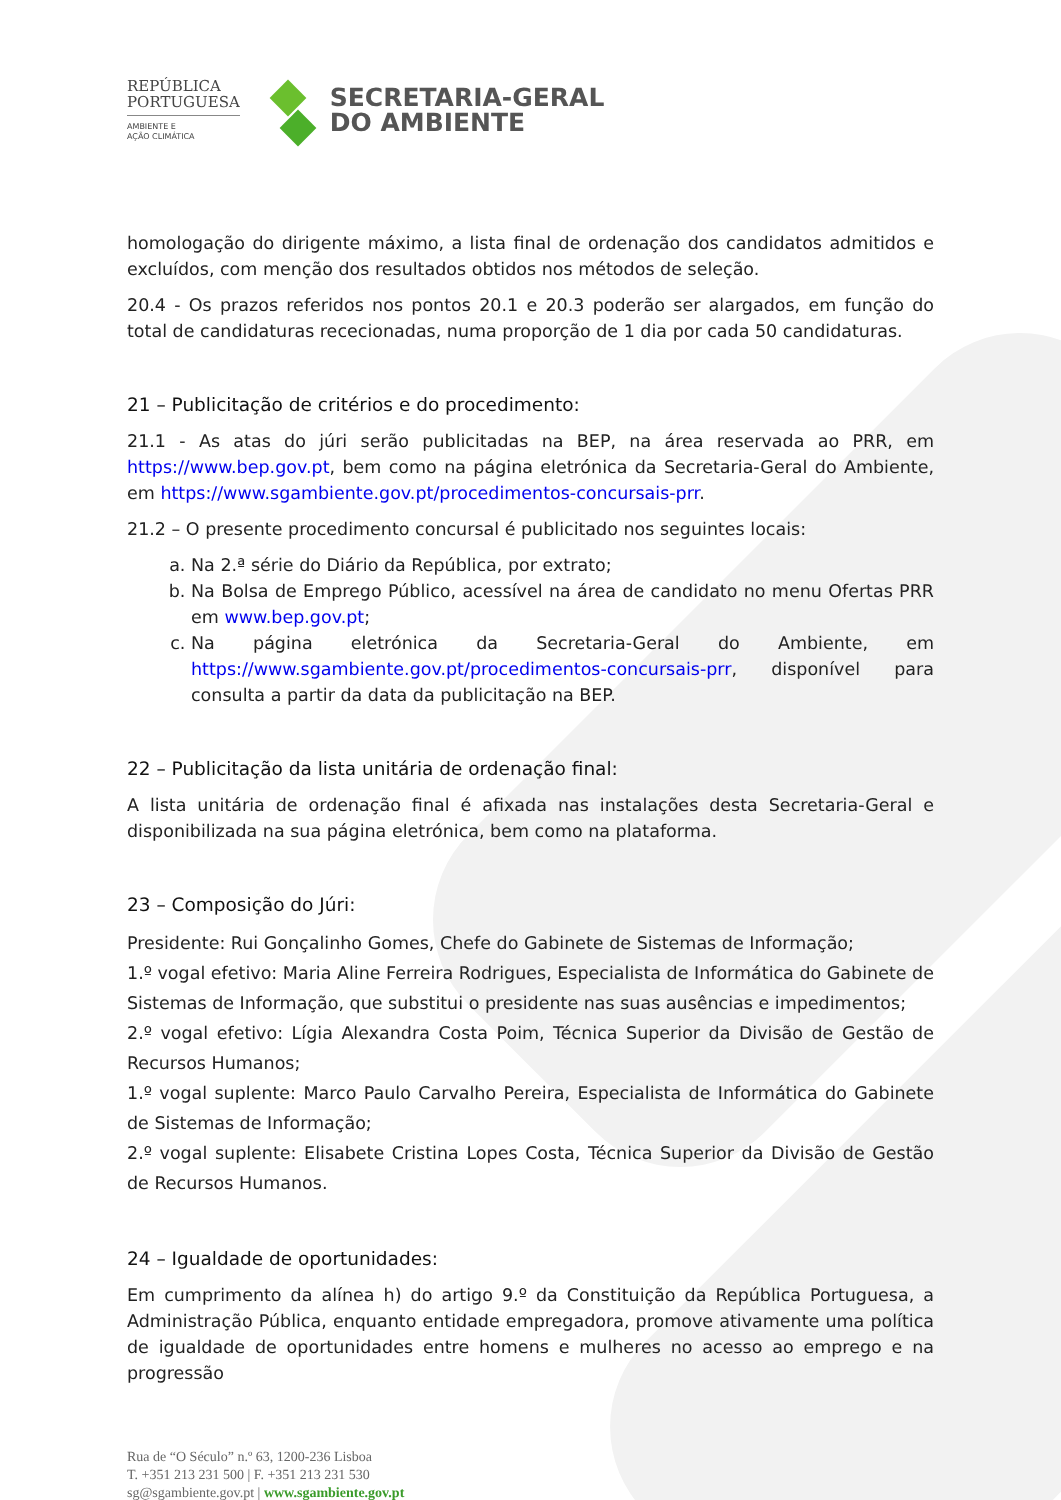REPÚBLICA
PORTUGUESA
AMBIENTE E
AÇÃO CLIMÁTICA
SECRETARIA-GERAL
DO AMBIENTE
homologação do dirigente máximo, a lista final de ordenação dos candidatos admitidos e excluídos, com menção dos resultados obtidos nos métodos de seleção.
20.4 - Os prazos referidos nos pontos 20.1 e 20.3 poderão ser alargados, em função do total de candidaturas rececionadas, numa proporção de 1 dia por cada 50 candidaturas.
21 – Publicitação de critérios e do procedimento:
21.1 - As atas do júri serão publicitadas na BEP, na área reservada ao PRR, em https://www.bep.gov.pt, bem como na página eletrónica da Secretaria-Geral do Ambiente, em https://www.sgambiente.gov.pt/procedimentos-concursais-prr.
21.2 – O presente procedimento concursal é publicitado nos seguintes locais:
a. Na 2.ª série do Diário da República, por extrato;
b. Na Bolsa de Emprego Público, acessível na área de candidato no menu Ofertas PRR em www.bep.gov.pt;
c. Na página eletrónica da Secretaria-Geral do Ambiente, em https://www.sgambiente.gov.pt/procedimentos-concursais-prr, disponível para consulta a partir da data da publicitação na BEP.
22 – Publicitação da lista unitária de ordenação final:
A lista unitária de ordenação final é afixada nas instalações desta Secretaria-Geral e disponibilizada na sua página eletrónica, bem como na plataforma.
23 – Composição do Júri:
Presidente: Rui Gonçalinho Gomes, Chefe do Gabinete de Sistemas de Informação;
1.º vogal efetivo: Maria Aline Ferreira Rodrigues, Especialista de Informática do Gabinete de Sistemas de Informação, que substitui o presidente nas suas ausências e impedimentos;
2.º vogal efetivo: Lígia Alexandra Costa Poim, Técnica Superior da Divisão de Gestão de Recursos Humanos;
1.º vogal suplente: Marco Paulo Carvalho Pereira, Especialista de Informática do Gabinete de Sistemas de Informação;
2.º vogal suplente: Elisabete Cristina Lopes Costa, Técnica Superior da Divisão de Gestão de Recursos Humanos.
24 – Igualdade de oportunidades:
Em cumprimento da alínea h) do artigo 9.º da Constituição da República Portuguesa, a Administração Pública, enquanto entidade empregadora, promove ativamente uma política de igualdade de oportunidades entre homens e mulheres no acesso ao emprego e na progressão
Rua de “O Século” n.º 63, 1200-236 Lisboa
T. +351 213 231 500 | F. +351 213 231 530
sg@sgambiente.gov.pt | www.sgambiente.gov.pt